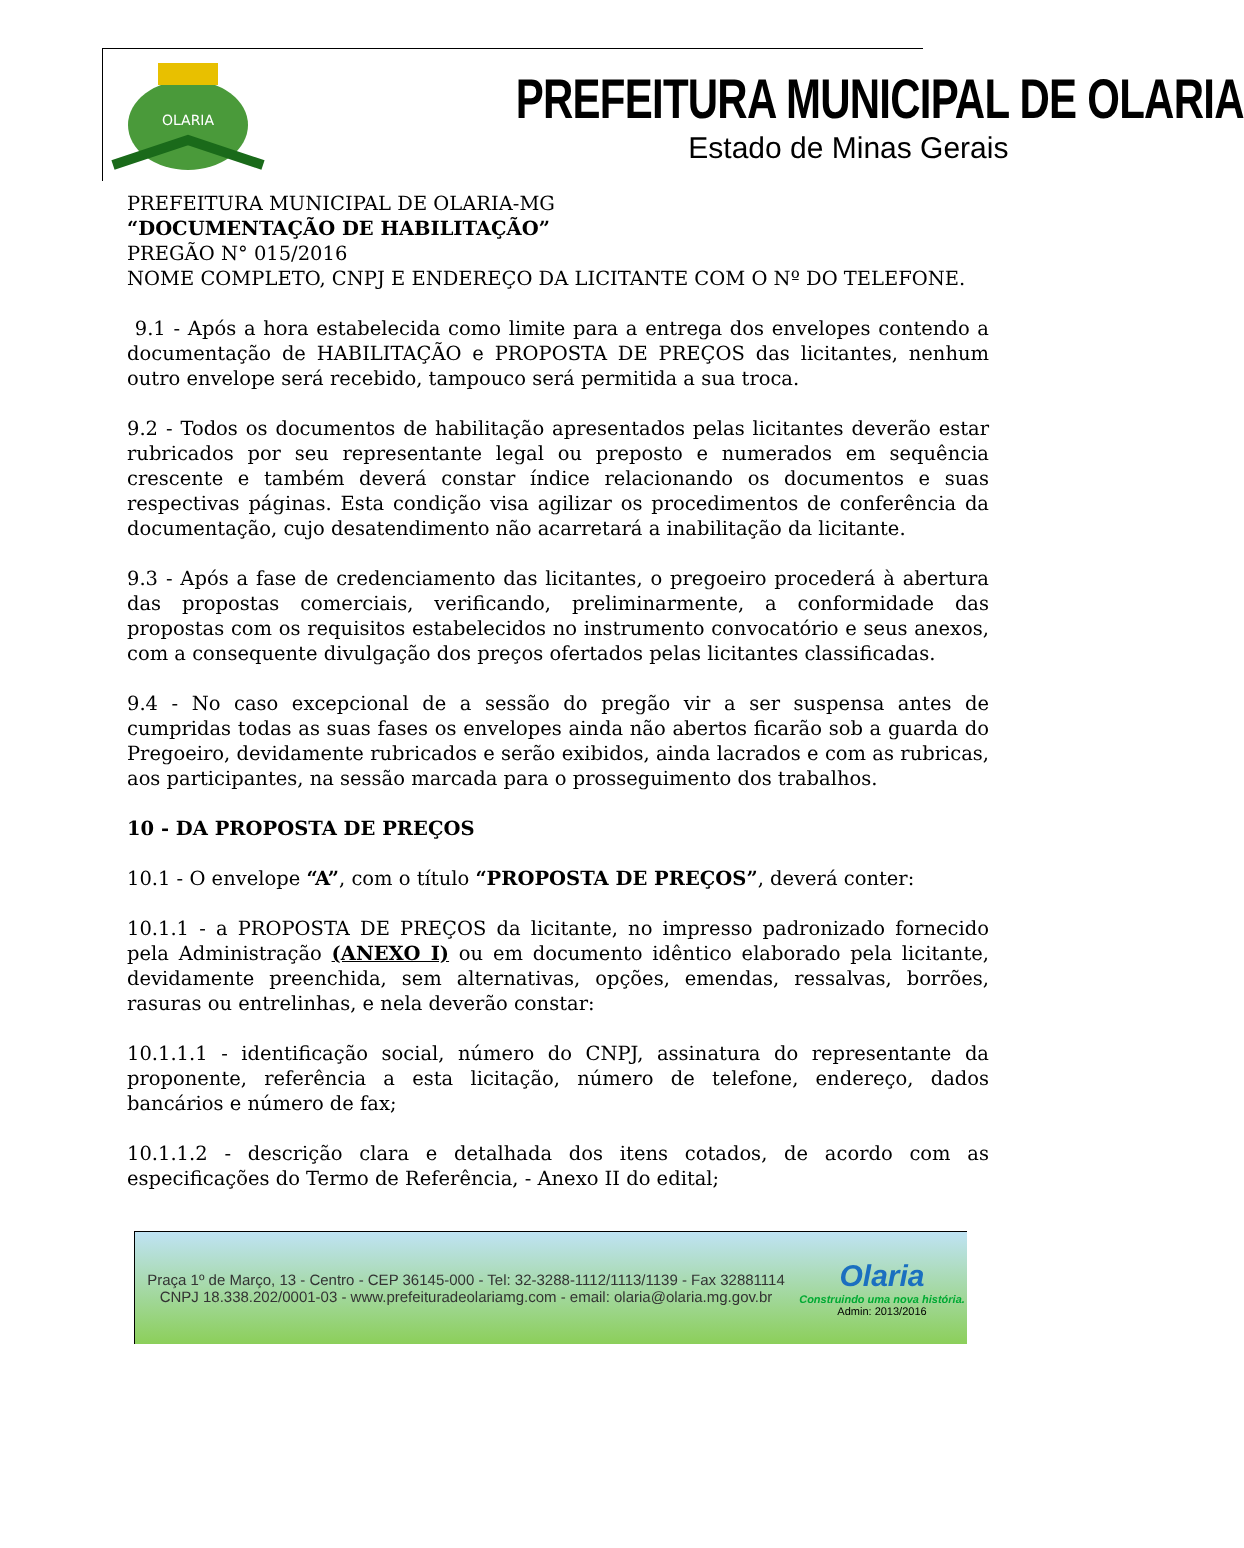OLARIA
PREFEITURA MUNICIPAL DE OLARIA
Estado de Minas Gerais
PREFEITURA MUNICIPAL DE OLARIA-MG
“DOCUMENTAÇÃO DE HABILITAÇÃO”
PREGÃO N° 015/2016
NOME COMPLETO, CNPJ E ENDEREÇO DA LICITANTE COM O Nº DO TELEFONE.
9.1 - Após a hora estabelecida como limite para a entrega dos envelopes contendo a documentação de HABILITAÇÃO e PROPOSTA DE PREÇOS das licitantes, nenhum outro envelope será recebido, tampouco será permitida a sua troca.
9.2 - Todos os documentos de habilitação apresentados pelas licitantes deverão estar rubricados por seu representante legal ou preposto e numerados em sequência crescente e também deverá constar índice relacionando os documentos e suas respectivas páginas. Esta condição visa agilizar os procedimentos de conferência da documentação, cujo desatendimento não acarretará a inabilitação da licitante.
9.3 - Após a fase de credenciamento das licitantes, o pregoeiro procederá à abertura das propostas comerciais, verificando, preliminarmente, a conformidade das propostas com os requisitos estabelecidos no instrumento convocatório e seus anexos, com a consequente divulgação dos preços ofertados pelas licitantes classificadas.
9.4 - No caso excepcional de a sessão do pregão vir a ser suspensa antes de cumpridas todas as suas fases os envelopes ainda não abertos ficarão sob a guarda do Pregoeiro, devidamente rubricados e serão exibidos, ainda lacrados e com as rubricas, aos participantes, na sessão marcada para o prosseguimento dos trabalhos.
10 - DA PROPOSTA DE PREÇOS
10.1 - O envelope “A”, com o título “PROPOSTA DE PREÇOS”, deverá conter:
10.1.1 - a PROPOSTA DE PREÇOS da licitante, no impresso padronizado fornecido pela Administração (ANEXO I) ou em documento idêntico elaborado pela licitante, devidamente preenchida, sem alternativas, opções, emendas, ressalvas, borrões, rasuras ou entrelinhas, e nela deverão constar:
10.1.1.1 - identificação social, número do CNPJ, assinatura do representante da proponente, referência a esta licitação, número de telefone, endereço, dados bancários e número de fax;
10.1.1.2 - descrição clara e detalhada dos itens cotados, de acordo com as especificações do Termo de Referência, - Anexo II do edital;
Praça 1º de Março, 13 - Centro - CEP 36145-000 - Tel: 32-3288-1112/1113/1139 - Fax 32881114
CNPJ 18.338.202/0001-03 - www.prefeituradeolariamg.com - email: olaria@olaria.mg.gov.br
Olaria
Construindo uma nova história.
Admin: 2013/2016